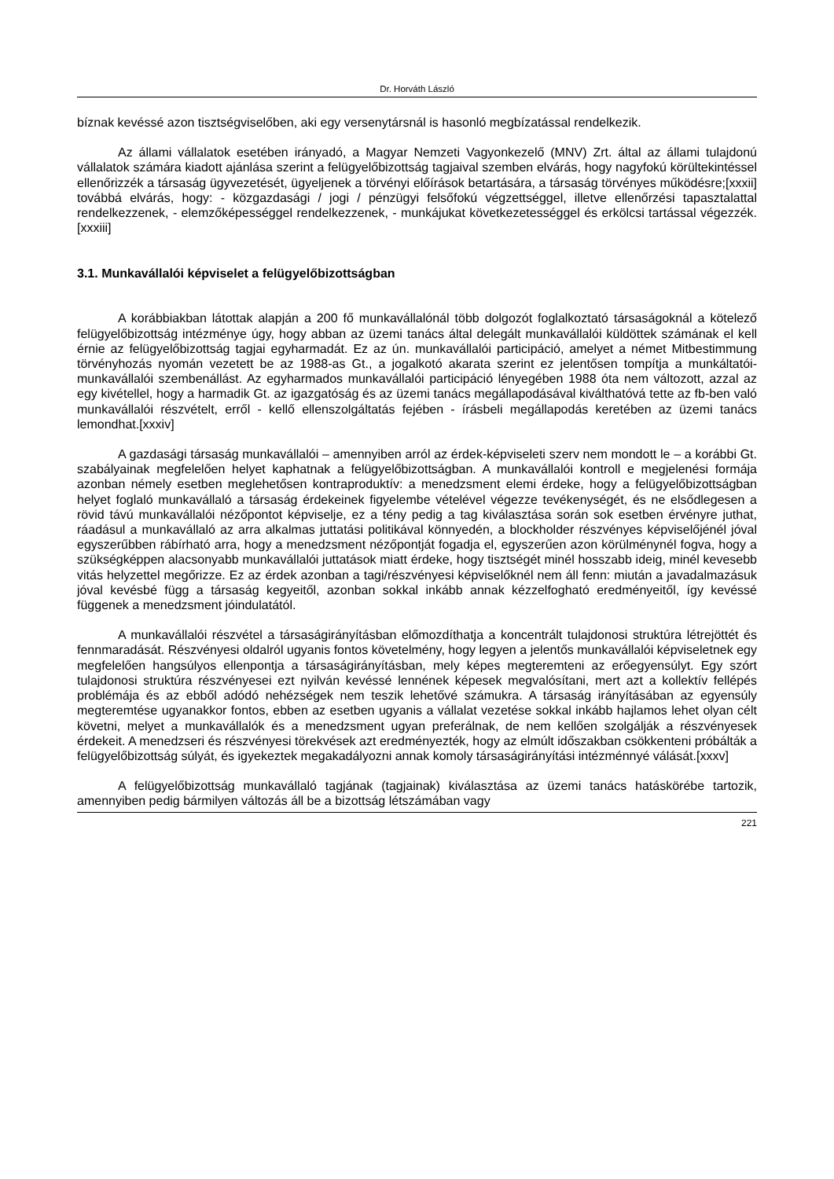Dr. Horváth László
bíznak kevéssé azon tisztségviselőben, aki egy versenytársnál is hasonló megbízatással rendelkezik.
Az állami vállalatok esetében irányadó, a Magyar Nemzeti Vagyonkezelő (MNV) Zrt. által az állami tulajdonú vállalatok számára kiadott ajánlása szerint a felügyelőbizottság tagjaival szemben elvárás, hogy nagyfokú körültekintéssel ellenőrizzék a társaság ügyvezetését, ügyeljenek a törvényi előírások betartására, a társaság törvényes működésre;[xxxii] továbbá elvárás, hogy: - közgazdasági / jogi / pénzügyi felsőfokú végzettséggel, illetve ellenőrzési tapasztalattal rendelkezzenek, - elemzőképességgel rendelkezzenek, - munkájukat következetességgel és erkölcsi tartással végezzék.[xxxiii]
3.1. Munkavállalói képviselet a felügyelőbizottságban
A korábbiakban látottak alapján a 200 fő munkavállalónál több dolgozót foglalkoztató társaságoknál a kötelező felügyelőbizottság intézménye úgy, hogy abban az üzemi tanács által delegált munkavállalói küldöttek számának el kell érnie az felügyelőbizottság tagjai egyharmadát. Ez az ún. munkavállalói participáció, amelyet a német Mitbestimmung törvényhozás nyomán vezetett be az 1988-as Gt., a jogalkotó akarata szerint ez jelentősen tompítja a munkáltatói-munkavállalói szembenállást. Az egyharmados munkavállalói participáció lényegében 1988 óta nem változott, azzal az egy kivétellel, hogy a harmadik Gt. az igazgatóság és az üzemi tanács megállapodásával kiválthatóvá tette az fb-ben való munkavállalói részvételt, erről - kellő ellenszolgáltatás fejében - írásbeli megállapodás keretében az üzemi tanács lemondhat.[xxxiv]
A gazdasági társaság munkavállalói – amennyiben arról az érdek-képviseleti szerv nem mondott le – a korábbi Gt. szabályainak megfelelően helyet kaphatnak a felügyelőbizottságban. A munkavállalói kontroll e megjelenési formája azonban némely esetben meglehetősen kontraproduktív: a menedzsment elemi érdeke, hogy a felügyelőbizottságban helyet foglaló munkavállaló a társaság érdekeinek figyelembe vételével végezze tevékenységét, és ne elsődlegesen a rövid távú munkavállalói nézőpontot képviselje, ez a tény pedig a tag kiválasztása során sok esetben érvényre juthat, ráadásul a munkavállaló az arra alkalmas juttatási politikával könnyedén, a blockholder részvényes képviselőjénél jóval egyszerűbben rábírható arra, hogy a menedzsment nézőpontját fogadja el, egyszerűen azon körülménynél fogva, hogy a szükségképpen alacsonyabb munkavállalói juttatások miatt érdeke, hogy tisztségét minél hosszabb ideig, minél kevesebb vitás helyzettel megőrizze. Ez az érdek azonban a tagi/részvényesi képviselőknél nem áll fenn: miután a javadalmazásuk jóval kevésbé függ a társaság kegyeitől, azonban sokkal inkább annak kézzelfogható eredményeitől, így kevéssé függenek a menedzsment jóindulatától.
A munkavállalói részvétel a társaságirányításban előmozdíthatja a koncentrált tulajdonosi struktúra létrejöttét és fennmaradását. Részvényesi oldalról ugyanis fontos követelmény, hogy legyen a jelentős munkavállalói képviseletnek egy megfelelően hangsúlyos ellenpontja a társaságirányításban, mely képes megteremteni az erőegyensúlyt. Egy szórt tulajdonosi struktúra részvényesei ezt nyilván kevéssé lennének képesek megvalósítani, mert azt a kollektív fellépés problémája és az ebből adódó nehézségek nem teszik lehetővé számukra. A társaság irányításában az egyensúly megteremtése ugyanakkor fontos, ebben az esetben ugyanis a vállalat vezetése sokkal inkább hajlamos lehet olyan célt követni, melyet a munkavállalók és a menedzsment ugyan preferálnak, de nem kellően szolgálják a részvényesek érdekeit. A menedzseri és részvényesi törekvések azt eredményezték, hogy az elmúlt időszakban csökkenteni próbálták a felügyelőbizottság súlyát, és igyekeztek megakadályozni annak komoly társaságirányítási intézménnyé válását.[xxxv]
A felügyelőbizottság munkavállaló tagjának (tagjainak) kiválasztása az üzemi tanács hatáskörébe tartozik, amennyiben pedig bármilyen változás áll be a bizottság létszámában vagy
221